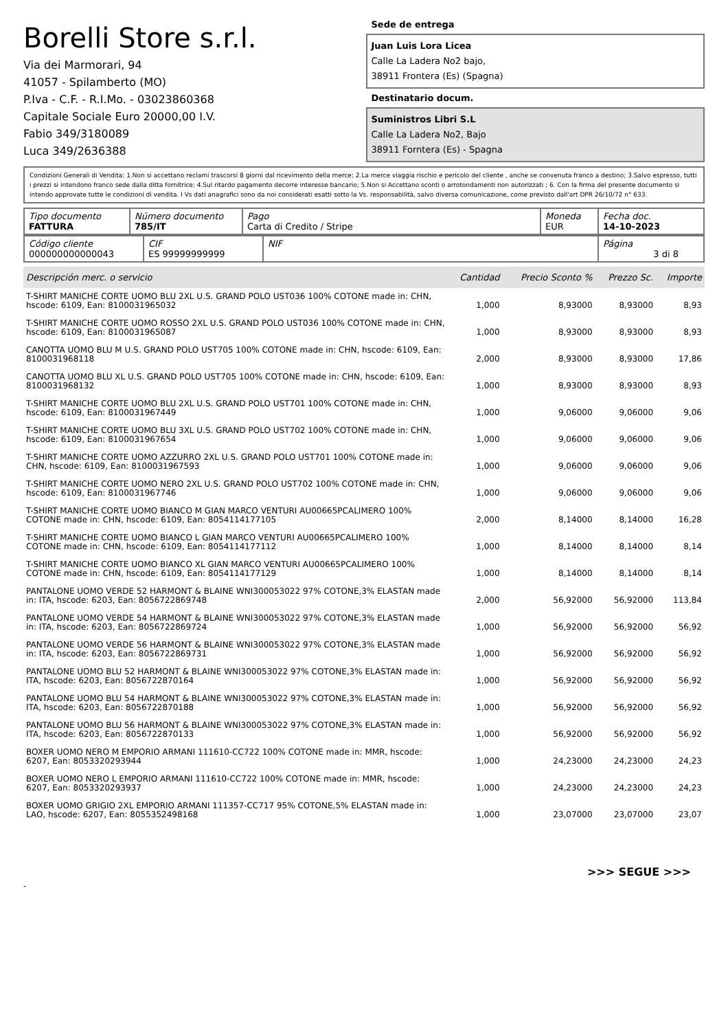Borelli Store s.r.l.
Via dei Marmorari, 94
41057 - Spilamberto (MO)
P.Iva - C.F. - R.I.Mo. - 03023860368
Capitale Sociale Euro 20000,00 I.V.
Fabio 349/3180089
Luca 349/2636388
Sede de entrega
Juan Luis Lora Licea
Calle La Ladera No2 bajo,
38911 Frontera (Es) (Spagna)
Destinatario docum.
Suministros Libri S.L
Calle La Ladera No2, Bajo
38911 Forntera (Es) - Spagna
Condizioni Generali di Vendita: 1.Non si accettano reclami trascorsi 8 giorni dal ricevimento della merce; 2.La merce viaggia rischio e pericolo del cliente , anche se convenuta franco a destino; 3.Salvo espresso, tutti i prezzi si intendono franco sede dalla ditta fornitrice; 4.Sul ritardo pagamento decorre interesse bancario; 5.Non si Accettano sconti o arrotondamenti non autorizzati ; 6. Con la firma del presente documento si intendo approvate tutte le condizioni di vendita. I Vs dati anagrafici sono da noi considerati esatti sotto la Vs. responsabilità, salvo diversa comunicazione, come previsto dall'art DPR 26/10/72 n° 633.
| Tipo documento FATTURA | Número documento 785/IT | Pago Carta di Credito / Stripe | Moneda EUR | Fecha doc. 14-10-2023 |
| Código cliente 000000000000043 | CIF ES 99999999999 | NIF | Página 3 di 8 |
| Descripción merc. o servicio | Cantidad | Precio Sconto % | Prezzo Sc. | Importe |
| --- | --- | --- | --- | --- |
| T-SHIRT MANICHE CORTE UOMO BLU 2XL U.S. GRAND POLO UST036 100% COTONE made in: CHN, hscode: 6109, Ean: 8100031965032 | 1,000 | 8,93000 | 8,93000 | 8,93 |
| T-SHIRT MANICHE CORTE UOMO ROSSO 2XL U.S. GRAND POLO UST036 100% COTONE made in: CHN, hscode: 6109, Ean: 8100031965087 | 1,000 | 8,93000 | 8,93000 | 8,93 |
| CANOTTA UOMO BLU M U.S. GRAND POLO UST705 100% COTONE made in: CHN, hscode: 6109, Ean: 8100031968118 | 2,000 | 8,93000 | 8,93000 | 17,86 |
| CANOTTA UOMO BLU XL U.S. GRAND POLO UST705 100% COTONE made in: CHN, hscode: 6109, Ean: 8100031968132 | 1,000 | 8,93000 | 8,93000 | 8,93 |
| T-SHIRT MANICHE CORTE UOMO BLU 2XL U.S. GRAND POLO UST701 100% COTONE made in: CHN, hscode: 6109, Ean: 8100031967449 | 1,000 | 9,06000 | 9,06000 | 9,06 |
| T-SHIRT MANICHE CORTE UOMO BLU 3XL U.S. GRAND POLO UST702 100% COTONE made in: CHN, hscode: 6109, Ean: 8100031967654 | 1,000 | 9,06000 | 9,06000 | 9,06 |
| T-SHIRT MANICHE CORTE UOMO AZZURRO 2XL U.S. GRAND POLO UST701 100% COTONE made in: CHN, hscode: 6109, Ean: 8100031967593 | 1,000 | 9,06000 | 9,06000 | 9,06 |
| T-SHIRT MANICHE CORTE UOMO NERO 2XL U.S. GRAND POLO UST702 100% COTONE made in: CHN, hscode: 6109, Ean: 8100031967746 | 1,000 | 9,06000 | 9,06000 | 9,06 |
| T-SHIRT MANICHE CORTE UOMO BIANCO M GIAN MARCO VENTURI AU00665PCALIMERO 100% COTONE made in: CHN, hscode: 6109, Ean: 8054114177105 | 2,000 | 8,14000 | 8,14000 | 16,28 |
| T-SHIRT MANICHE CORTE UOMO BIANCO L GIAN MARCO VENTURI AU00665PCALIMERO 100% COTONE made in: CHN, hscode: 6109, Ean: 8054114177112 | 1,000 | 8,14000 | 8,14000 | 8,14 |
| T-SHIRT MANICHE CORTE UOMO BIANCO XL GIAN MARCO VENTURI AU00665PCALIMERO 100% COTONE made in: CHN, hscode: 6109, Ean: 8054114177129 | 1,000 | 8,14000 | 8,14000 | 8,14 |
| PANTALONE UOMO VERDE 52 HARMONT & BLAINE WNI300053022 97% COTONE,3% ELASTAN made in: ITA, hscode: 6203, Ean: 8056722869748 | 2,000 | 56,92000 | 56,92000 | 113,84 |
| PANTALONE UOMO VERDE 54 HARMONT & BLAINE WNI300053022 97% COTONE,3% ELASTAN made in: ITA, hscode: 6203, Ean: 8056722869724 | 1,000 | 56,92000 | 56,92000 | 56,92 |
| PANTALONE UOMO VERDE 56 HARMONT & BLAINE WNI300053022 97% COTONE,3% ELASTAN made in: ITA, hscode: 6203, Ean: 8056722869731 | 1,000 | 56,92000 | 56,92000 | 56,92 |
| PANTALONE UOMO BLU 52 HARMONT & BLAINE WNI300053022 97% COTONE,3% ELASTAN made in: ITA, hscode: 6203, Ean: 8056722870164 | 1,000 | 56,92000 | 56,92000 | 56,92 |
| PANTALONE UOMO BLU 54 HARMONT & BLAINE WNI300053022 97% COTONE,3% ELASTAN made in: ITA, hscode: 6203, Ean: 8056722870188 | 1,000 | 56,92000 | 56,92000 | 56,92 |
| PANTALONE UOMO BLU 56 HARMONT & BLAINE WNI300053022 97% COTONE,3% ELASTAN made in: ITA, hscode: 6203, Ean: 8056722870133 | 1,000 | 56,92000 | 56,92000 | 56,92 |
| BOXER UOMO NERO M EMPORIO ARMANI 111610-CC722 100% COTONE made in: MMR, hscode: 6207, Ean: 8053320293944 | 1,000 | 24,23000 | 24,23000 | 24,23 |
| BOXER UOMO NERO L EMPORIO ARMANI 111610-CC722 100% COTONE made in: MMR, hscode: 6207, Ean: 8053320293937 | 1,000 | 24,23000 | 24,23000 | 24,23 |
| BOXER UOMO GRIGIO 2XL EMPORIO ARMANI 111357-CC717 95% COTONE,5% ELASTAN made in: LAO, hscode: 6207, Ean: 8055352498168 | 1,000 | 23,07000 | 23,07000 | 23,07 |
>>> SEGUE >>>
-